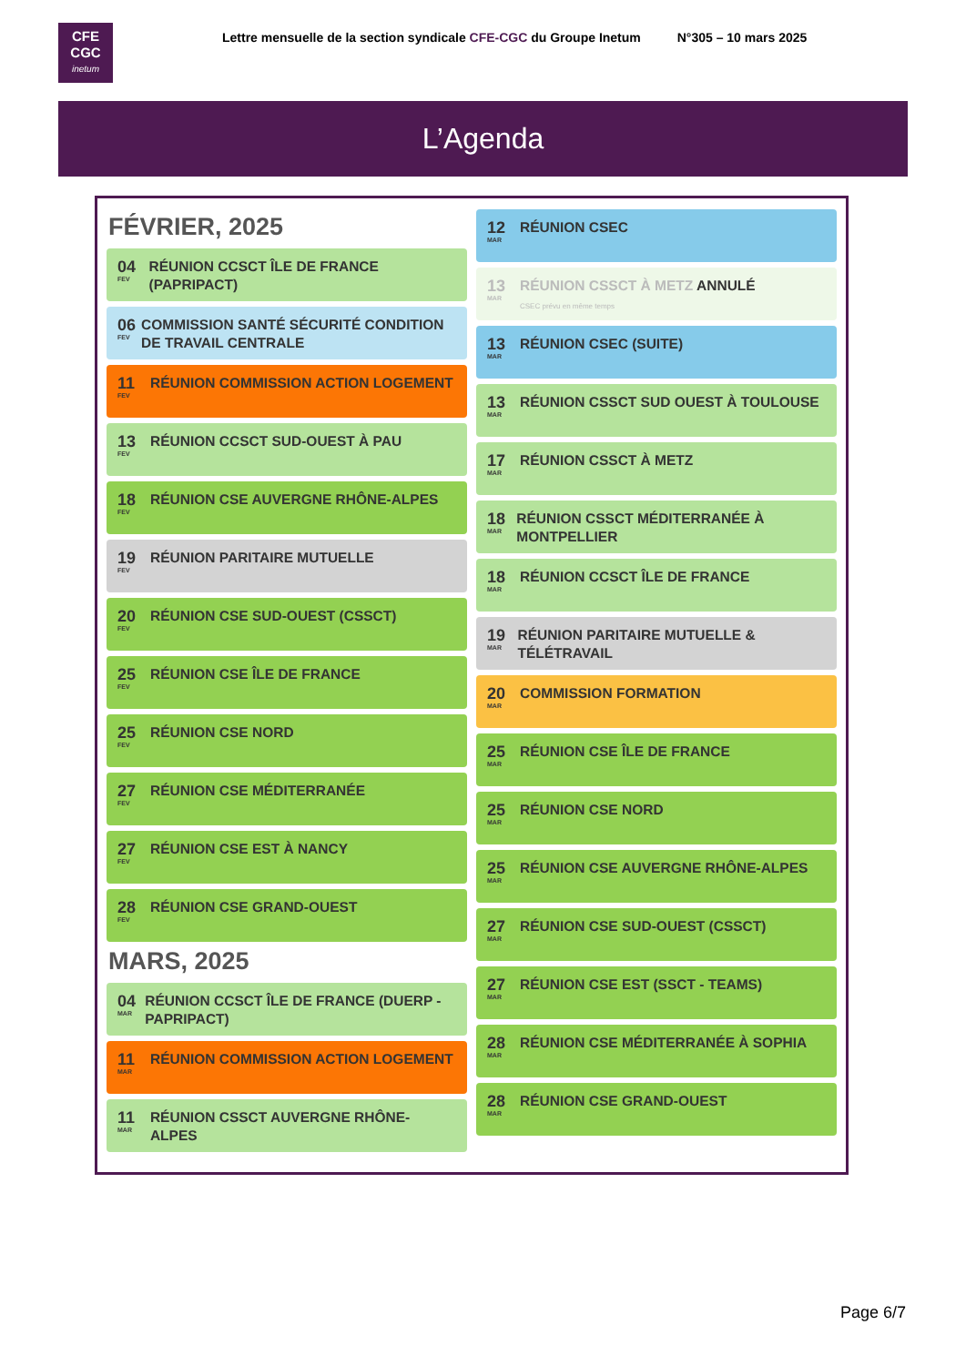CFE
CGC
inetum
Lettre mensuelle de la section syndicale CFE-CGC du Groupe Inetum N°305 – 10 mars 2025
L’Agenda
FÉVRIER, 2025
04
FEV
RÉUNION CCSCT ÎLE DE FRANCE (PAPRIPACT)
06
FEV
COMMISSION SANTÉ SÉCURITÉ CONDITION DE TRAVAIL CENTRALE
11
FEV
RÉUNION COMMISSION ACTION LOGEMENT
13
FEV
RÉUNION CCSCT SUD-OUEST À PAU
18
FEV
RÉUNION CSE AUVERGNE RHÔNE-ALPES
19
FEV
RÉUNION PARITAIRE MUTUELLE
20
FEV
RÉUNION CSE SUD-OUEST (CSSCT)
25
FEV
RÉUNION CSE ÎLE DE FRANCE
25
FEV
RÉUNION CSE NORD
27
FEV
RÉUNION CSE MÉDITERRANÉE
27
FEV
RÉUNION CSE EST À NANCY
28
FEV
RÉUNION CSE GRAND-OUEST
MARS, 2025
04
MAR
RÉUNION CCSCT ÎLE DE FRANCE (DUERP - PAPRIPACT)
11
MAR
RÉUNION COMMISSION ACTION LOGEMENT
11
MAR
RÉUNION CSSCT AUVERGNE RHÔNE-ALPES
12
MAR
RÉUNION CSEC
13
MAR
RÉUNION CSSCT À METZ ANNULÉ
CSEC prévu en même temps
13
MAR
RÉUNION CSEC (SUITE)
13
MAR
RÉUNION CSSCT SUD OUEST À TOULOUSE
17
MAR
RÉUNION CSSCT À METZ
18
MAR
RÉUNION CSSCT MÉDITERRANÉE À MONTPELLIER
18
MAR
RÉUNION CCSCT ÎLE DE FRANCE
19
MAR
RÉUNION PARITAIRE MUTUELLE & TÉLÉTRAVAIL
20
MAR
COMMISSION FORMATION
25
MAR
RÉUNION CSE ÎLE DE FRANCE
25
MAR
RÉUNION CSE NORD
25
MAR
RÉUNION CSE AUVERGNE RHÔNE-ALPES
27
MAR
RÉUNION CSE SUD-OUEST (CSSCT)
27
MAR
RÉUNION CSE EST (SSCT - TEAMS)
28
MAR
RÉUNION CSE MÉDITERRANÉE À SOPHIA
28
MAR
RÉUNION CSE GRAND-OUEST
Page 6/7